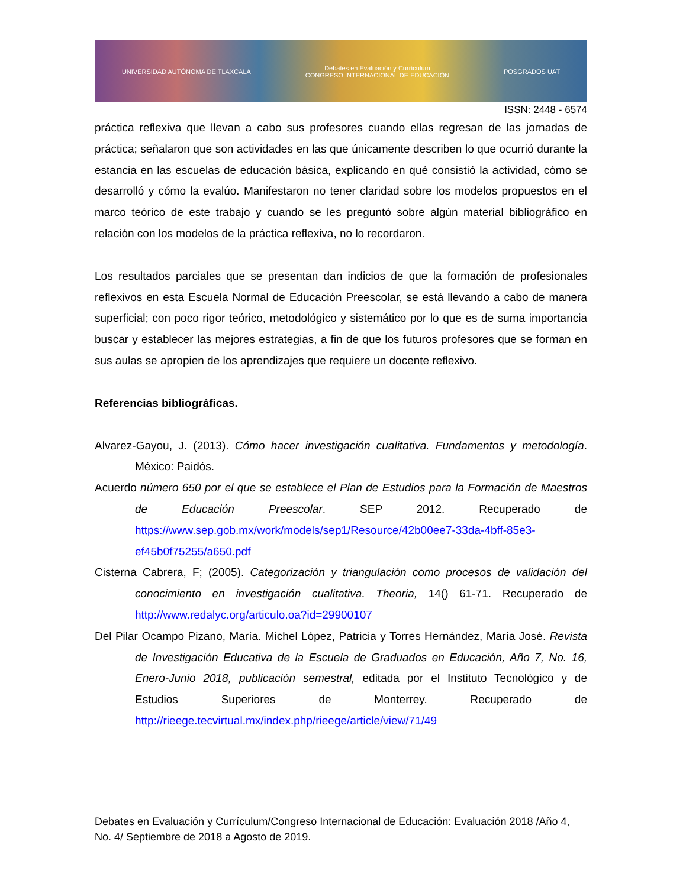UNIVERSIDAD AUTÓNOMA DE TLAXCALA Debates en Evaluación y Currículum
CONGRESO INTERNACIONAL DE EDUCACIÓN POSGRADOS UAT
ISSN: 2448 - 6574
práctica reflexiva que llevan a cabo sus profesores cuando ellas regresan de las jornadas de práctica; señalaron que son actividades en las que únicamente describen lo que ocurrió durante la estancia en las escuelas de educación básica, explicando en qué consistió la actividad, cómo se desarrolló y cómo la evalúo. Manifestaron no tener claridad sobre los modelos propuestos en el marco teórico de este trabajo y cuando se les preguntó sobre algún material bibliográfico en relación con los modelos de la práctica reflexiva, no lo recordaron.
Los resultados parciales que se presentan dan indicios de que la formación de profesionales reflexivos en esta Escuela Normal de Educación Preescolar, se está llevando a cabo de manera superficial; con poco rigor teórico, metodológico y sistemático por lo que es de suma importancia buscar y establecer las mejores estrategias, a fin de que los futuros profesores que se forman en sus aulas se apropien de los aprendizajes que requiere un docente reflexivo.
Referencias bibliográficas.
Alvarez-Gayou, J. (2013). Cómo hacer investigación cualitativa. Fundamentos y metodología. México: Paidós.
Acuerdo número 650 por el que se establece el Plan de Estudios para la Formación de Maestros de Educación Preescolar. SEP 2012. Recuperado de https://www.sep.gob.mx/work/models/sep1/Resource/42b00ee7-33da-4bff-85e3-ef45b0f75255/a650.pdf
Cisterna Cabrera, F; (2005). Categorización y triangulación como procesos de validación del conocimiento en investigación cualitativa. Theoria, 14() 61-71. Recuperado de http://www.redalyc.org/articulo.oa?id=29900107
Del Pilar Ocampo Pizano, María. Michel López, Patricia y Torres Hernández, María José. Revista de Investigación Educativa de la Escuela de Graduados en Educación, Año 7, No. 16, Enero-Junio 2018, publicación semestral, editada por el Instituto Tecnológico y de Estudios Superiores de Monterrey. Recuperado de http://rieege.tecvirtual.mx/index.php/rieege/article/view/71/49
Debates en Evaluación y Currículum/Congreso Internacional de Educación: Evaluación 2018 /Año 4, No. 4/ Septiembre de 2018 a Agosto de 2019.